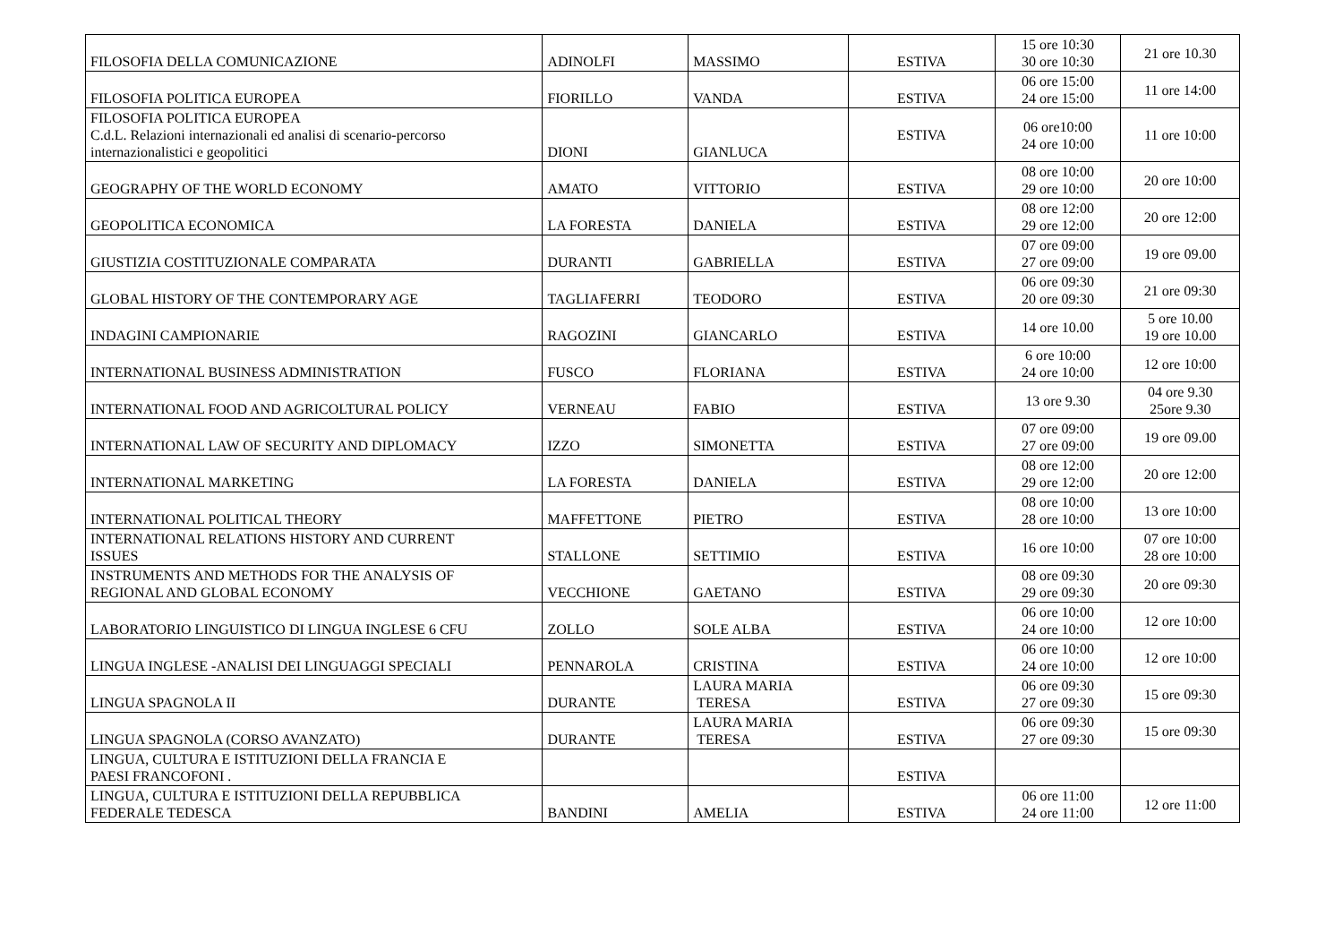| FILOSOFIA DELLA COMUNICAZIONE | ADINOLFI | MASSIMO | ESTIVA | 15 ore 10:30 30 ore 10:30 | 21 ore 10.30 |
| FILOSOFIA POLITICA EUROPEA | FIORILLO | VANDA | ESTIVA | 06 ore 15:00 24 ore 15:00 | 11 ore 14:00 |
| FILOSOFIA POLITICA EUROPEA C.d.L. Relazioni internazionali ed analisi di scenario-percorso internazionalistici e geopolitici | DIONI | GIANLUCA | ESTIVA | 06 ore10:00 24 ore 10:00 | 11 ore 10:00 |
| GEOGRAPHY OF THE WORLD ECONOMY | AMATO | VITTORIO | ESTIVA | 08 ore 10:00 29 ore 10:00 | 20 ore 10:00 |
| GEOPOLITICA ECONOMICA | LA FORESTA | DANIELA | ESTIVA | 08 ore 12:00 29 ore 12:00 | 20 ore 12:00 |
| GIUSTIZIA COSTITUZIONALE COMPARATA | DURANTI | GABRIELLA | ESTIVA | 07 ore 09:00 27 ore 09:00 | 19 ore 09.00 |
| GLOBAL HISTORY OF THE CONTEMPORARY AGE | TAGLIAFERRI | TEODORO | ESTIVA | 06 ore 09:30 20 ore 09:30 | 21 ore 09:30 |
| INDAGINI CAMPIONARIE | RAGOZINI | GIANCARLO | ESTIVA | 14 ore 10.00 | 5 ore 10.00 19 ore 10.00 |
| INTERNATIONAL BUSINESS ADMINISTRATION | FUSCO | FLORIANA | ESTIVA | 6 ore 10:00 24 ore 10:00 | 12 ore 10:00 |
| INTERNATIONAL FOOD AND AGRICOLTURAL POLICY | VERNEAU | FABIO | ESTIVA | 13 ore 9.30 | 04 ore 9.30 25ore 9.30 |
| INTERNATIONAL LAW OF SECURITY AND DIPLOMACY | IZZO | SIMONETTA | ESTIVA | 07 ore 09:00 27 ore 09:00 | 19 ore 09.00 |
| INTERNATIONAL MARKETING | LA FORESTA | DANIELA | ESTIVA | 08 ore 12:00 29 ore 12:00 | 20 ore 12:00 |
| INTERNATIONAL POLITICAL THEORY | MAFFETTONE | PIETRO | ESTIVA | 08 ore 10:00 28 ore 10:00 | 13 ore 10:00 |
| INTERNATIONAL RELATIONS HISTORY AND CURRENT ISSUES | STALLONE | SETTIMIO | ESTIVA | 16 ore 10:00 | 07 ore 10:00 28 ore 10:00 |
| INSTRUMENTS AND METHODS FOR THE ANALYSIS OF REGIONAL AND GLOBAL ECONOMY | VECCHIONE | GAETANO | ESTIVA | 08 ore 09:30 29 ore 09:30 | 20 ore 09:30 |
| LABORATORIO LINGUISTICO DI LINGUA INGLESE 6 CFU | ZOLLO | SOLE ALBA | ESTIVA | 06 ore 10:00 24 ore 10:00 | 12 ore 10:00 |
| LINGUA INGLESE -ANALISI DEI LINGUAGGI SPECIALI | PENNAROLA | CRISTINA | ESTIVA | 06 ore 10:00 24 ore 10:00 | 12 ore 10:00 |
| LINGUA SPAGNOLA II | DURANTE | LAURA MARIA TERESA | ESTIVA | 06 ore 09:30 27 ore 09:30 | 15 ore 09:30 |
| LINGUA SPAGNOLA (CORSO AVANZATO) | DURANTE | LAURA MARIA TERESA | ESTIVA | 06 ore 09:30 27 ore 09:30 | 15 ore 09:30 |
| LINGUA, CULTURA E ISTITUZIONI DELLA FRANCIA E PAESI FRANCOFONI . | | | ESTIVA | | |
| LINGUA, CULTURA E ISTITUZIONI DELLA REPUBBLICA FEDERALE TEDESCA | BANDINI | AMELIA | ESTIVA | 06 ore 11:00 24 ore 11:00 | 12 ore 11:00 |